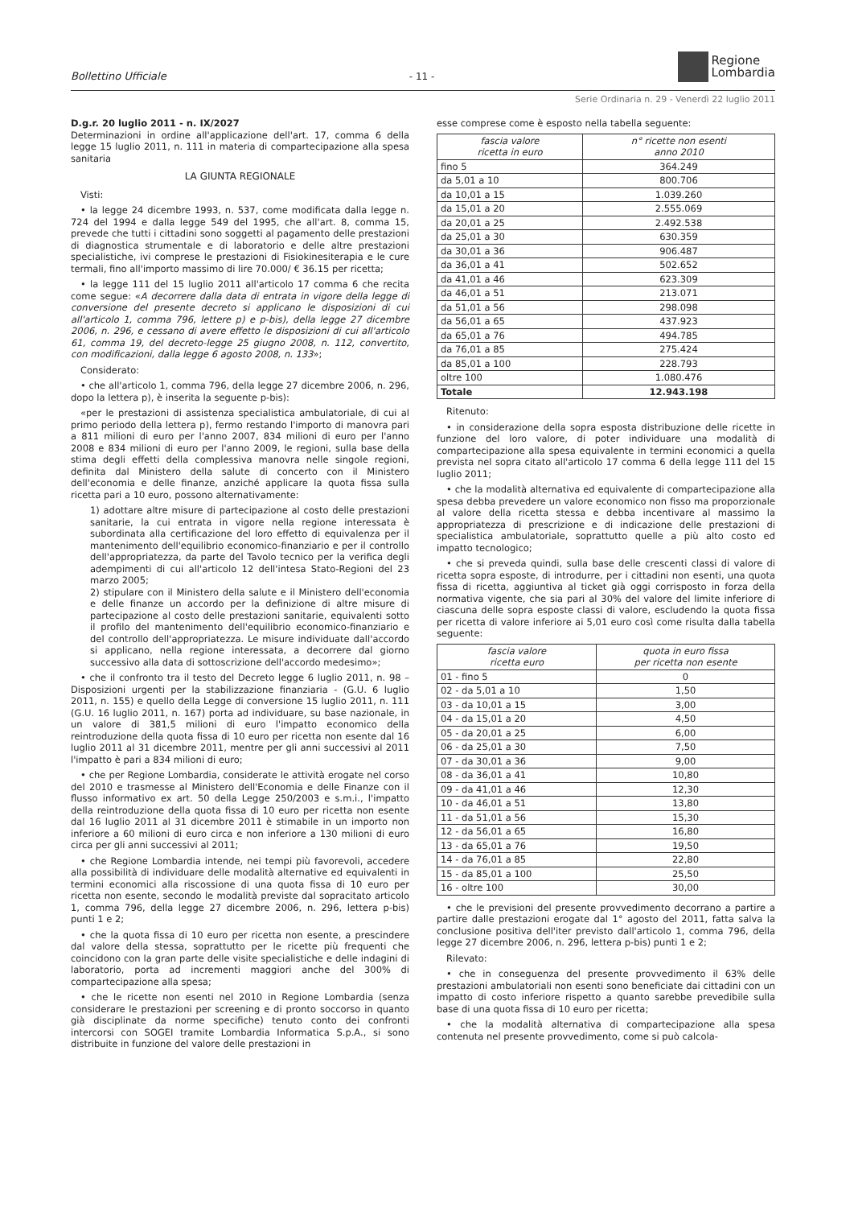Bollettino Ufficiale - 11 - Regione
Lombardia
Serie Ordinaria n. 29 - Venerdì 22 luglio 2011
D.g.r. 20 luglio 2011 - n. IX/2027
Determinazioni in ordine all'applicazione dell'art. 17, comma 6 della legge 15 luglio 2011, n. 111 in materia di compartecipazione alla spesa sanitaria
LA GIUNTA REGIONALE
Visti:
• la legge 24 dicembre 1993, n. 537, come modificata dalla legge n. 724 del 1994 e dalla legge 549 del 1995, che all'art. 8, comma 15, prevede che tutti i cittadini sono soggetti al pagamento delle prestazioni di diagnostica strumentale e di laboratorio e delle altre prestazioni specialistiche, ivi comprese le prestazioni di Fisiokinesiterapia e le cure termali, fino all'importo massimo di lire 70.000/ € 36.15 per ricetta;
• la legge 111 del 15 luglio 2011 all'articolo 17 comma 6 che recita come segue: «A decorrere dalla data di entrata in vigore della legge di conversione del presente decreto si applicano le disposizioni di cui all'articolo 1, comma 796, lettere p) e p-bis), della legge 27 dicembre 2006, n. 296, e cessano di avere effetto le disposizioni di cui all'articolo 61, comma 19, del decreto-legge 25 giugno 2008, n. 112, convertito, con modificazioni, dalla legge 6 agosto 2008, n. 133»;
Considerato:
• che all'articolo 1, comma 796, della legge 27 dicembre 2006, n. 296, dopo la lettera p), è inserita la seguente p-bis):
«per le prestazioni di assistenza specialistica ambulatoriale, di cui al primo periodo della lettera p), fermo restando l'importo di manovra pari a 811 milioni di euro per l'anno 2007, 834 milioni di euro per l'anno 2008 e 834 milioni di euro per l'anno 2009, le regioni, sulla base della stima degli effetti della complessiva manovra nelle singole regioni, definita dal Ministero della salute di concerto con il Ministero dell'economia e delle finanze, anziché applicare la quota fissa sulla ricetta pari a 10 euro, possono alternativamente:
1) adottare altre misure di partecipazione al costo delle prestazioni sanitarie, la cui entrata in vigore nella regione interessata è subordinata alla certificazione del loro effetto di equivalenza per il mantenimento dell'equilibrio economico-finanziario e per il controllo dell'appropriatezza, da parte del Tavolo tecnico per la verifica degli adempimenti di cui all'articolo 12 dell'intesa Stato-Regioni del 23 marzo 2005;
2) stipulare con il Ministero della salute e il Ministero dell'economia e delle finanze un accordo per la definizione di altre misure di partecipazione al costo delle prestazioni sanitarie, equivalenti sotto il profilo del mantenimento dell'equilibrio economico-finanziario e del controllo dell'appropriatezza. Le misure individuate dall'accordo si applicano, nella regione interessata, a decorrere dal giorno successivo alla data di sottoscrizione dell'accordo medesimo»;
• che il confronto tra il testo del Decreto legge 6 luglio 2011, n. 98 – Disposizioni urgenti per la stabilizzazione finanziaria - (G.U. 6 luglio 2011, n. 155) e quello della Legge di conversione 15 luglio 2011, n. 111 (G.U. 16 luglio 2011, n. 167) porta ad individuare, su base nazionale, in un valore di 381,5 milioni di euro l'impatto economico della reintroduzione della quota fissa di 10 euro per ricetta non esente dal 16 luglio 2011 al 31 dicembre 2011, mentre per gli anni successivi al 2011 l'impatto è pari a 834 milioni di euro;
• che per Regione Lombardia, considerate le attività erogate nel corso del 2010 e trasmesse al Ministero dell'Economia e delle Finanze con il flusso informativo ex art. 50 della Legge 250/2003 e s.m.i., l'impatto della reintroduzione della quota fissa di 10 euro per ricetta non esente dal 16 luglio 2011 al 31 dicembre 2011 è stimabile in un importo non inferiore a 60 milioni di euro circa e non inferiore a 130 milioni di euro circa per gli anni successivi al 2011;
• che Regione Lombardia intende, nei tempi più favorevoli, accedere alla possibilità di individuare delle modalità alternative ed equivalenti in termini economici alla riscossione di una quota fissa di 10 euro per ricetta non esente, secondo le modalità previste dal sopracitato articolo 1, comma 796, della legge 27 dicembre 2006, n. 296, lettera p-bis) punti 1 e 2;
• che la quota fissa di 10 euro per ricetta non esente, a prescindere dal valore della stessa, soprattutto per le ricette più frequenti che coincidono con la gran parte delle visite specialistiche e delle indagini di laboratorio, porta ad incrementi maggiori anche del 300% di compartecipazione alla spesa;
• che le ricette non esenti nel 2010 in Regione Lombardia (senza considerare le prestazioni per screening e di pronto soccorso in quanto già disciplinate da norme specifiche) tenuto conto dei confronti intercorsi con SOGEI tramite Lombardia Informatica S.p.A., si sono distribuite in funzione del valore delle prestazioni in
esse comprese come è esposto nella tabella seguente:
| fascia valore ricetta in euro | n° ricette non esenti anno 2010 |
| --- | --- |
| fino 5 | 364.249 |
| da 5,01 a 10 | 800.706 |
| da 10,01 a 15 | 1.039.260 |
| da 15,01 a 20 | 2.555.069 |
| da 20,01 a 25 | 2.492.538 |
| da 25,01 a 30 | 630.359 |
| da 30,01 a 36 | 906.487 |
| da 36,01 a 41 | 502.652 |
| da 41,01 a 46 | 623.309 |
| da 46,01 a 51 | 213.071 |
| da 51,01 a 56 | 298.098 |
| da 56,01 a 65 | 437.923 |
| da 65,01 a 76 | 494.785 |
| da 76,01 a 85 | 275.424 |
| da 85,01 a 100 | 228.793 |
| oltre 100 | 1.080.476 |
| Totale | 12.943.198 |
Ritenuto:
• in considerazione della sopra esposta distribuzione delle ricette in funzione del loro valore, di poter individuare una modalità di compartecipazione alla spesa equivalente in termini economici a quella prevista nel sopra citato all'articolo 17 comma 6 della legge 111 del 15 luglio 2011;
• che la modalità alternativa ed equivalente di compartecipazione alla spesa debba prevedere un valore economico non fisso ma proporzionale al valore della ricetta stessa e debba incentivare al massimo la appropriatezza di prescrizione e di indicazione delle prestazioni di specialistica ambulatoriale, soprattutto quelle a più alto costo ed impatto tecnologico;
• che si preveda quindi, sulla base delle crescenti classi di valore di ricetta sopra esposte, di introdurre, per i cittadini non esenti, una quota fissa di ricetta, aggiuntiva al ticket già oggi corrisposto in forza della normativa vigente, che sia pari al 30% del valore del limite inferiore di ciascuna delle sopra esposte classi di valore, escludendo la quota fissa per ricetta di valore inferiore ai 5,01 euro così come risulta dalla tabella seguente:
| fascia valore ricetta euro | quota in euro fissa per ricetta non esente |
| --- | --- |
| 01 - fino 5 | 0 |
| 02 - da 5,01 a 10 | 1,50 |
| 03 - da 10,01 a 15 | 3,00 |
| 04 - da 15,01 a 20 | 4,50 |
| 05 - da 20,01 a 25 | 6,00 |
| 06 - da 25,01 a 30 | 7,50 |
| 07 - da 30,01 a 36 | 9,00 |
| 08 - da 36,01 a 41 | 10,80 |
| 09 - da 41,01 a 46 | 12,30 |
| 10 - da 46,01 a 51 | 13,80 |
| 11 - da 51,01 a 56 | 15,30 |
| 12 - da 56,01 a 65 | 16,80 |
| 13 - da 65,01 a 76 | 19,50 |
| 14 - da 76,01 a 85 | 22,80 |
| 15 - da 85,01 a 100 | 25,50 |
| 16 - oltre 100 | 30,00 |
• che le previsioni del presente provvedimento decorrano a partire a partire dalle prestazioni erogate dal 1° agosto del 2011, fatta salva la conclusione positiva dell'iter previsto dall'articolo 1, comma 796, della legge 27 dicembre 2006, n. 296, lettera p-bis) punti 1 e 2;
Rilevato:
• che in conseguenza del presente provvedimento il 63% delle prestazioni ambulatoriali non esenti sono beneficiate dai cittadini con un impatto di costo inferiore rispetto a quanto sarebbe prevedibile sulla base di una quota fissa di 10 euro per ricetta;
• che la modalità alternativa di compartecipazione alla spesa contenuta nel presente provvedimento, come si può calcola-